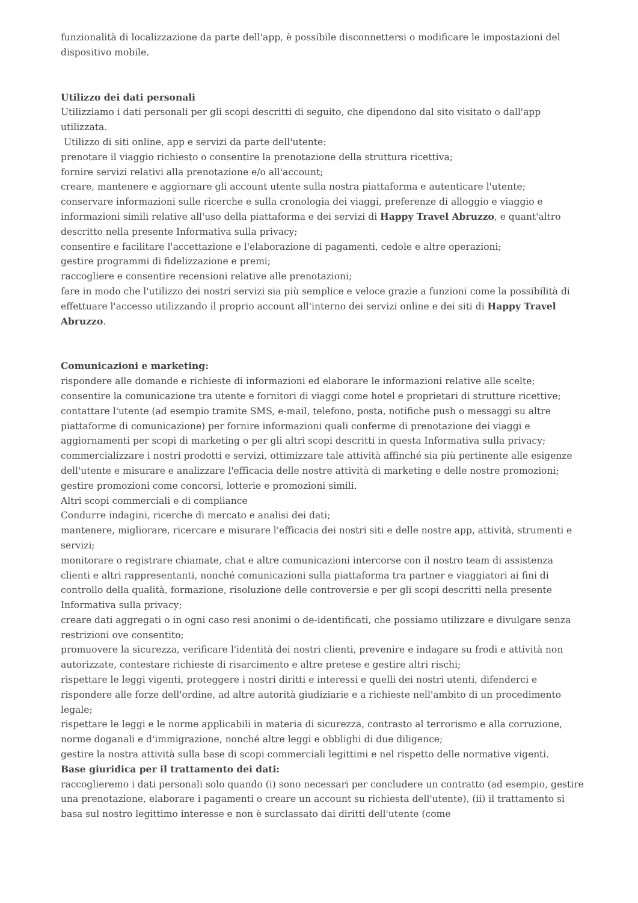funzionalità di localizzazione da parte dell'app, è possibile disconnettersi o modificare le impostazioni del dispositivo mobile.
Utilizzo dei dati personali
Utilizziamo i dati personali per gli scopi descritti di seguito, che dipendono dal sito visitato o dall'app utilizzata.
Utilizzo di siti online, app e servizi da parte dell'utente:
prenotare il viaggio richiesto o consentire la prenotazione della struttura ricettiva;
fornire servizi relativi alla prenotazione e/o all'account;
creare, mantenere e aggiornare gli account utente sulla nostra piattaforma e autenticare l'utente;
conservare informazioni sulle ricerche e sulla cronologia dei viaggi, preferenze di alloggio e viaggio e informazioni simili relative all'uso della piattaforma e dei servizi di Happy Travel Abruzzo, e quant'altro descritto nella presente Informativa sulla privacy;
consentire e facilitare l'accettazione e l'elaborazione di pagamenti, cedole e altre operazioni;
gestire programmi di fidelizzazione e premi;
raccogliere e consentire recensioni relative alle prenotazioni;
fare in modo che l'utilizzo dei nostri servizi sia più semplice e veloce grazie a funzioni come la possibilità di effettuare l'accesso utilizzando il proprio account all'interno dei servizi online e dei siti di Happy Travel Abruzzo.
Comunicazioni e marketing:
rispondere alle domande e richieste di informazioni ed elaborare le informazioni relative alle scelte;
consentire la comunicazione tra utente e fornitori di viaggi come hotel e proprietari di strutture ricettive;
contattare l'utente (ad esempio tramite SMS, e-mail, telefono, posta, notifiche push o messaggi su altre piattaforme di comunicazione) per fornire informazioni quali conferme di prenotazione dei viaggi e aggiornamenti per scopi di marketing o per gli altri scopi descritti in questa Informativa sulla privacy;
commercializzare i nostri prodotti e servizi, ottimizzare tale attività affinché sia più pertinente alle esigenze dell'utente e misurare e analizzare l'efficacia delle nostre attività di marketing e delle nostre promozioni;
gestire promozioni come concorsi, lotterie e promozioni simili.
Altri scopi commerciali e di compliance
Condurre indagini, ricerche di mercato e analisi dei dati;
mantenere, migliorare, ricercare e misurare l'efficacia dei nostri siti e delle nostre app, attività, strumenti e servizi;
monitorare o registrare chiamate, chat e altre comunicazioni intercorse con il nostro team di assistenza clienti e altri rappresentanti, nonché comunicazioni sulla piattaforma tra partner e viaggiatori ai fini di controllo della qualità, formazione, risoluzione delle controversie e per gli scopi descritti nella presente Informativa sulla privacy;
creare dati aggregati o in ogni caso resi anonimi o de-identificati, che possiamo utilizzare e divulgare senza restrizioni ove consentito;
promuovere la sicurezza, verificare l'identità dei nostri clienti, prevenire e indagare su frodi e attività non autorizzate, contestare richieste di risarcimento e altre pretese e gestire altri rischi;
rispettare le leggi vigenti, proteggere i nostri diritti e interessi e quelli dei nostri utenti, difenderci e rispondere alle forze dell'ordine, ad altre autorità giudiziarie e a richieste nell'ambito di un procedimento legale;
rispettare le leggi e le norme applicabili in materia di sicurezza, contrasto al terrorismo e alla corruzione, norme doganali e d'immigrazione, nonché altre leggi e obblighi di due diligence;
gestire la nostra attività sulla base di scopi commerciali legittimi e nel rispetto delle normative vigenti.
Base giuridica per il trattamento dei dati:
raccoglieremo i dati personali solo quando (i) sono necessari per concludere un contratto (ad esempio, gestire una prenotazione, elaborare i pagamenti o creare un account su richiesta dell'utente), (ii) il trattamento si basa sul nostro legittimo interesse e non è surclassato dai diritti dell'utente (come